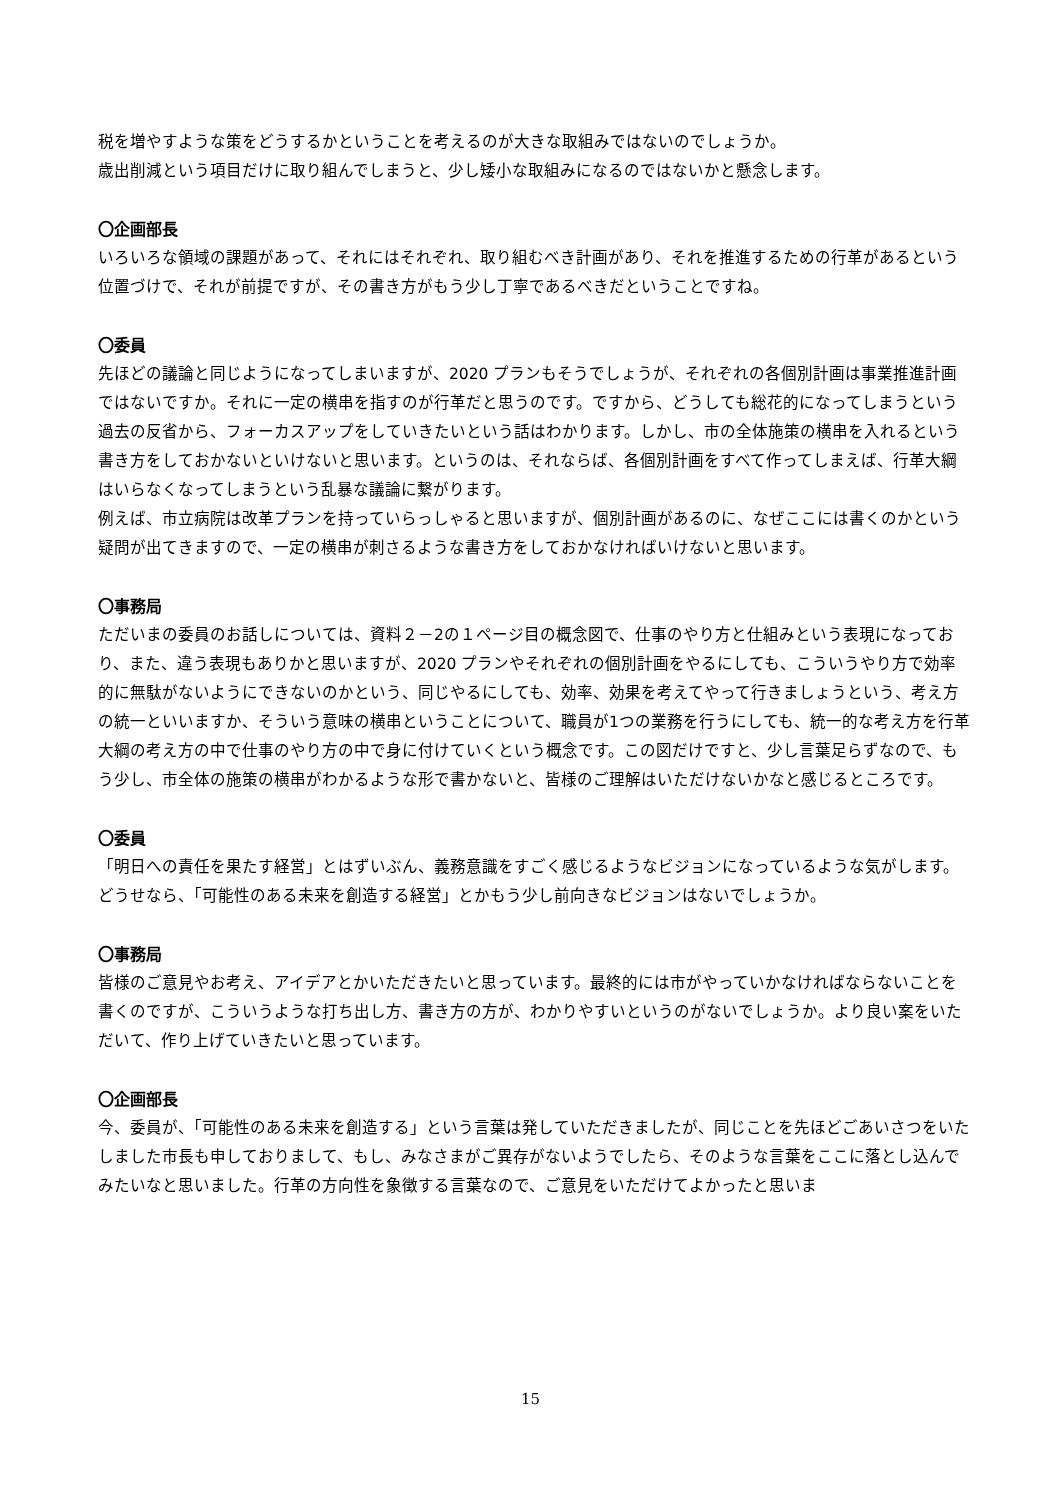税を増やすような策をどうするかということを考えるのが大きな取組みではないのでしょうか。
歳出削減という項目だけに取り組んでしまうと、少し矮小な取組みになるのではないかと懸念します。
〇企画部長
いろいろな領域の課題があって、それにはそれぞれ、取り組むべき計画があり、それを推進するための行革があるという位置づけで、それが前提ですが、その書き方がもう少し丁寧であるべきだということですね。
〇委員
先ほどの議論と同じようになってしまいますが、2020 プランもそうでしょうが、それぞれの各個別計画は事業推進計画ではないですか。それに一定の横串を指すのが行革だと思うのです。ですから、どうしても総花的になってしまうという過去の反省から、フォーカスアップをしていきたいという話はわかります。しかし、市の全体施策の横串を入れるという書き方をしておかないといけないと思います。というのは、それならば、各個別計画をすべて作ってしまえば、行革大綱はいらなくなってしまうという乱暴な議論に繋がります。
例えば、市立病院は改革プランを持っていらっしゃると思いますが、個別計画があるのに、なぜここには書くのかという疑問が出てきますので、一定の横串が刺さるような書き方をしておかなければいけないと思います。
〇事務局
ただいまの委員のお話しについては、資料２－2の１ページ目の概念図で、仕事のやり方と仕組みという表現になっており、また、違う表現もありかと思いますが、2020 プランやそれぞれの個別計画をやるにしても、こういうやり方で効率的に無駄がないようにできないのかという、同じやるにしても、効率、効果を考えてやって行きましょうという、考え方の統一といいますか、そういう意味の横串ということについて、職員が1つの業務を行うにしても、統一的な考え方を行革大綱の考え方の中で仕事のやり方の中で身に付けていくという概念です。この図だけですと、少し言葉足らずなので、もう少し、市全体の施策の横串がわかるような形で書かないと、皆様のご理解はいただけないかなと感じるところです。
〇委員
「明日への責任を果たす経営」とはずいぶん、義務意識をすごく感じるようなビジョンになっているような気がします。どうせなら、「可能性のある未来を創造する経営」とかもう少し前向きなビジョンはないでしょうか。
〇事務局
皆様のご意見やお考え、アイデアとかいただきたいと思っています。最終的には市がやっていかなければならないことを書くのですが、こういうような打ち出し方、書き方の方が、わかりやすいというのがないでしょうか。より良い案をいただいて、作り上げていきたいと思っています。
〇企画部長
今、委員が、「可能性のある未来を創造する」という言葉は発していただきましたが、同じことを先ほどごあいさつをいたしました市長も申しておりまして、もし、みなさまがご異存がないようでしたら、そのような言葉をここに落とし込んでみたいなと思いました。行革の方向性を象徴する言葉なので、ご意見をいただけてよかったと思いま
15